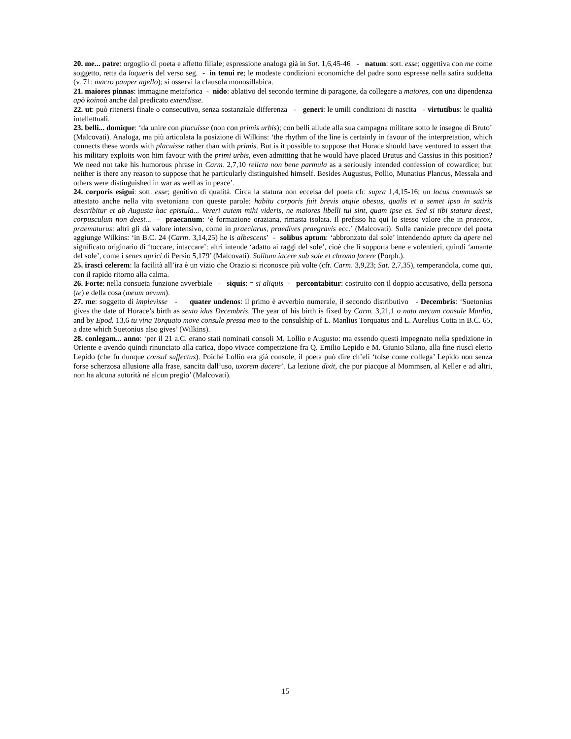20. me... patre: orgoglio di poeta e affetto filiale; espressione analoga già in Sat. 1,6,45-46 - natum: sott. esse; oggettiva con me come soggetto, retta da loqueris del verso seg. - in tenui re; le modeste condizioni economiche del padre sono espresse nella satira suddetta (v. 71: macro pauper agello); si osservi la clausola monosillabica.
21. maiores pinnas: immagine metaforica - nido: ablativo del secondo termine di paragone, da collegare a maiores, con una dipendenza apò koinoù anche dal predicato extendisse.
22. ut: può ritenersi finale o consecutivo, senza sostanziale differenza - generi: le umili condizioni di nascita - virtutibus: le qualità intellettuali.
23. belli... domique: ‘da unire con placuisse (non con primis urbis); con belli allude alla sua campagna militare sotto le insegne di Bruto’ (Malcovati). Analoga, ma più articolata la posizione di Wilkins: ‘the rhythm of the line is certainly in favour of the interpretation, which connects these words with placuisse rather than with primis. But is it possible to suppose that Horace should have ventured to assert that his military exploits won him favour with the primi urbis, even admitting that he would have placed Brutus and Cassius in this position? We need not take his humorous phrase in Carm. 2,7,10 relicta non bene parmula as a seriously intended confession of cowardice; but neither is there any reason to suppose that he particularly distinguished himself. Besides Augustus, Pollio, Munatius Plancus, Messala and others were distinguished in war as well as in peace’.
24. corporis esigui: sott. esse; genitivo di qualità. Circa la statura non eccelsa del poeta cfr. supra 1,4,15-16; un locus communis se attestato anche nella vita svetoniana con queste parole: habitu corporis fuit brevis atqiie obesus, qualis et a semet ipso in satiris describitur et ab Augusta hac epistula... Vereri autem mihi videris, ne maiores libelli tui sint, quam ipse es. Sed si tibi statura deest, corpusculum non deest... - praecanum: ‘è formazione oraziana, rimasta isolata. Il prefisso ha qui lo stesso valore che in praecox, praematurus: altri gli dà valore intensivo, come in praeclarus, praedives praegravis ecc.’ (Malcovati). Sulla canizie precoce del poeta aggiunge Wilkins: ‘in B.C. 24 (Carm. 3,14,25) he is albescens’ - solibus aptum: ‘abbronzato dal sole’ intendendo aptum da apere nel significato originario di ‘toccare, intaccare’: altri intende ‘adatto ai raggi del sole’, cioè che li sopporta bene e volentieri, quindi ‘amante del sole’, come i senes aprici di Persio 5,179’ (Malcovati). Solitum iacere sub sole et chroma facere (Porph.).
25. irasci celerem: la facilità all’ira è un vizio che Orazio si riconosce più volte (cfr. Carm. 3,9,23; Sat. 2,7,35), temperandola, come qui, con il rapido ritorno alla calma.
26. Forte: nella consueta funzione avverbiale - siquis: = si aliquis - percontabitur: costruito con il doppio accusativo, della persona (te) e della cosa (meum aevum).
27. me: soggetto di implevisse - quater undenos: il primo è avverbio numerale, il secondo distributivo - Decembris: ‘Suetonius gives the date of Horace’s birth as sexto idus Decembris. The year of his birth is fixed by Carm. 3,21,1 o nata mecum consule Manlio, and by Epod. 13,6 tu vina Torquato move consule pressa meo to the consulship of L. Manlius Torquatus and L. Aurelius Cotta in B.C. 65, a date which Suetonius also gives’ (Wilkins).
28. conlegam... anno: ‘per il 21 a.C. erano stati nominati consoli M. Lollio e Augusto: ma essendo questi impegnato nella spedizione in Oriente e avendo quindi rinunciato alla carica, dopo vivace competizione fra Q. Emilio Lepido e M. Giunio Silano, alla fine riuscì eletto Lepido (che fu dunque consul suffectus). Poiché Lollio era già console, il poeta può dire ch’eli ‘tolse come collega’ Lepido non senza forse scherzosa allusione alla frase, sancita dall’uso, uxorem ducere’. La lezione dixit, che pur piacque al Mommsen, al Keller e ad altri, non ha alcuna autorità né alcun pregio’ (Malcovati).
15